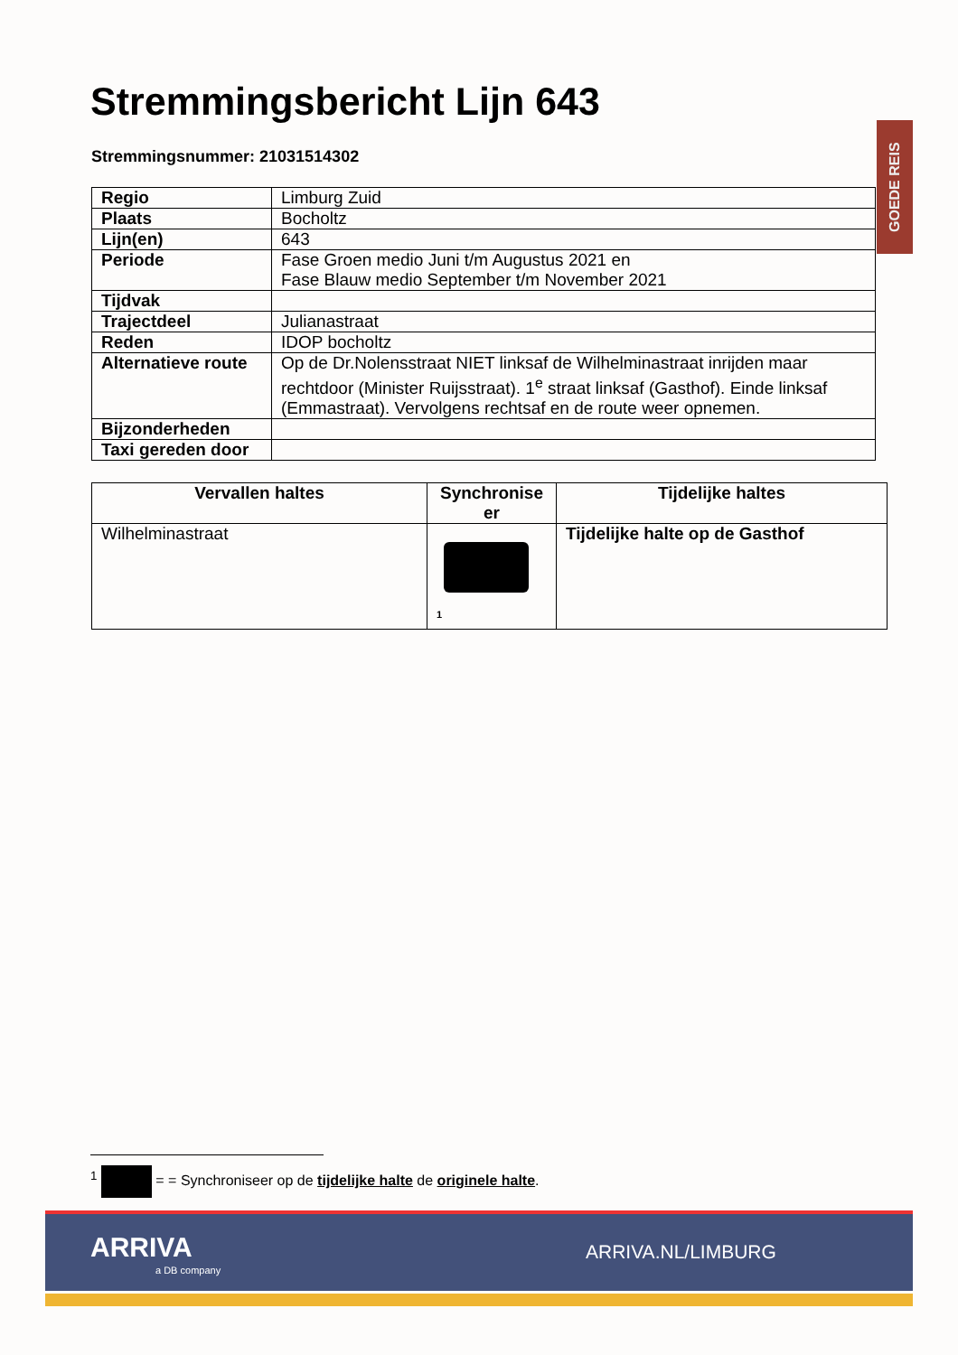Stremmingsbericht Lijn 643
Stremmingsnummer: 21031514302
GOEDE REIS
| Regio | Limburg Zuid |
| Plaats | Bocholtz |
| Lijn(en) | 643 |
| Periode | Fase Groen medio Juni t/m Augustus 2021 en Fase Blauw medio September t/m November 2021 |
| Tijdvak | |
| Trajectdeel | Julianastraat |
| Reden | IDOP bocholtz |
| Alternatieve route | Op de Dr.Nolensstraat NIET linksaf de Wilhelminastraat inrijden maar rechtdoor (Minister Ruijsstraat). 1<sup>e</sup> straat linksaf (Gasthof). Einde linksaf (Emmastraat). Vervolgens rechtsaf en de route weer opnemen. |
| Bijzonderheden | |
| Taxi gereden door | |
| Vervallen haltes | Synchronise er | Tijdelijke haltes |
| --- | --- | --- |
| Wilhelminastraat | <sup>1</sup> | Tijdelijke halte op de Gasthof |
<sup>1</sup> = = Synchroniseer op de tijdelijke halte de originele halte.
ARRIVA
a DB company
ARRIVA.NL/LIMBURG